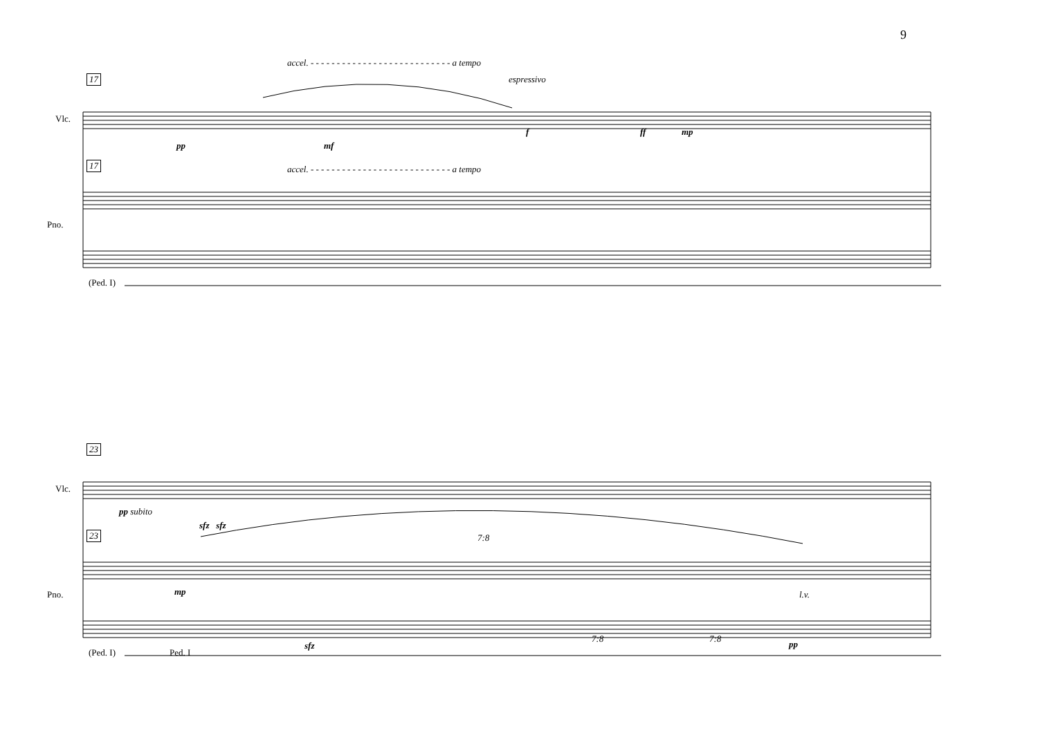9
17
accel. - - - - - - - - - - - - - - - - - - - - - - - - - - - a tempo
espressivo
Vlc.
pp mf
f ff mp
17
accel. - - - - - - - - - - - - - - - - - - - - - - - - - - - a tempo
Pno.
(Ped. I)
23
Vlc.
pp subito
23
sfz sfz
7:8
mp l.v.
Pno.
7:8 7:8
sfz pp
(Ped. I) Ped. I